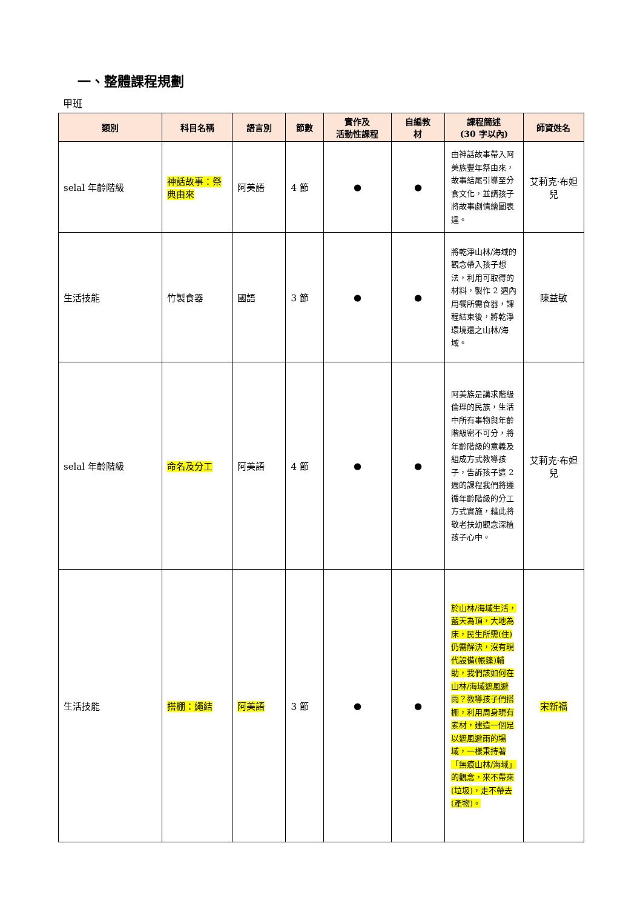一、整體課程規劃
甲班
| 類別 | 科目名稱 | 語言別 | 節數 | 實作及 活動性課程 | 自編教 材 | 課程簡述 (30 字以內) | 師資姓名 |
| --- | --- | --- | --- | --- | --- | --- | --- |
| selal 年齡階級 | 神話故事：祭典由來 | 阿美語 | 4 節 | ● | ● | 由神話故事帶入阿美族豐年祭由來，故事結尾引導至分食文化，並請孩子將故事劇情繪圖表達。 | 艾莉克·布妲兒 |
| 生活技能 | 竹製食器 | 國語 | 3 節 | ● | ● | 將乾淨山林/海域的觀念帶入孩子想法，利用可取得的材料，製作 2 週內用餐所需食器，課程結束後，將乾淨環境還之山林/海域。 | 陳益敏 |
| selal 年齡階級 | 命名及分工 | 阿美語 | 4 節 | ● | ● | 阿美族是講求階級倫理的民族，生活中所有事物與年齡階級密不可分，將年齡階級的意義及組成方式教導孩子，告訴孩子這 2 週的課程我們將遵循年齡階級的分工方式實施，藉此將敬老扶幼觀念深植孩子心中。 | 艾莉克·布妲兒 |
| 生活技能 | 搭棚：繩結 | 阿美語 | 3 節 | ● | ● | 於山林/海域生活，藍天為頂，大地為床，民生所需(住)仍需解決，沒有現代設備(帳篷)輔助，我們該如何在山林/海域遮風避雨？教導孩子們搭棚，利用周身現有素材，建造一個足以遮風避雨的場域，一樣秉持著「無痕山林/海域」的觀念，來不帶來(垃圾)，走不帶去(產物)。 | 宋新福 |